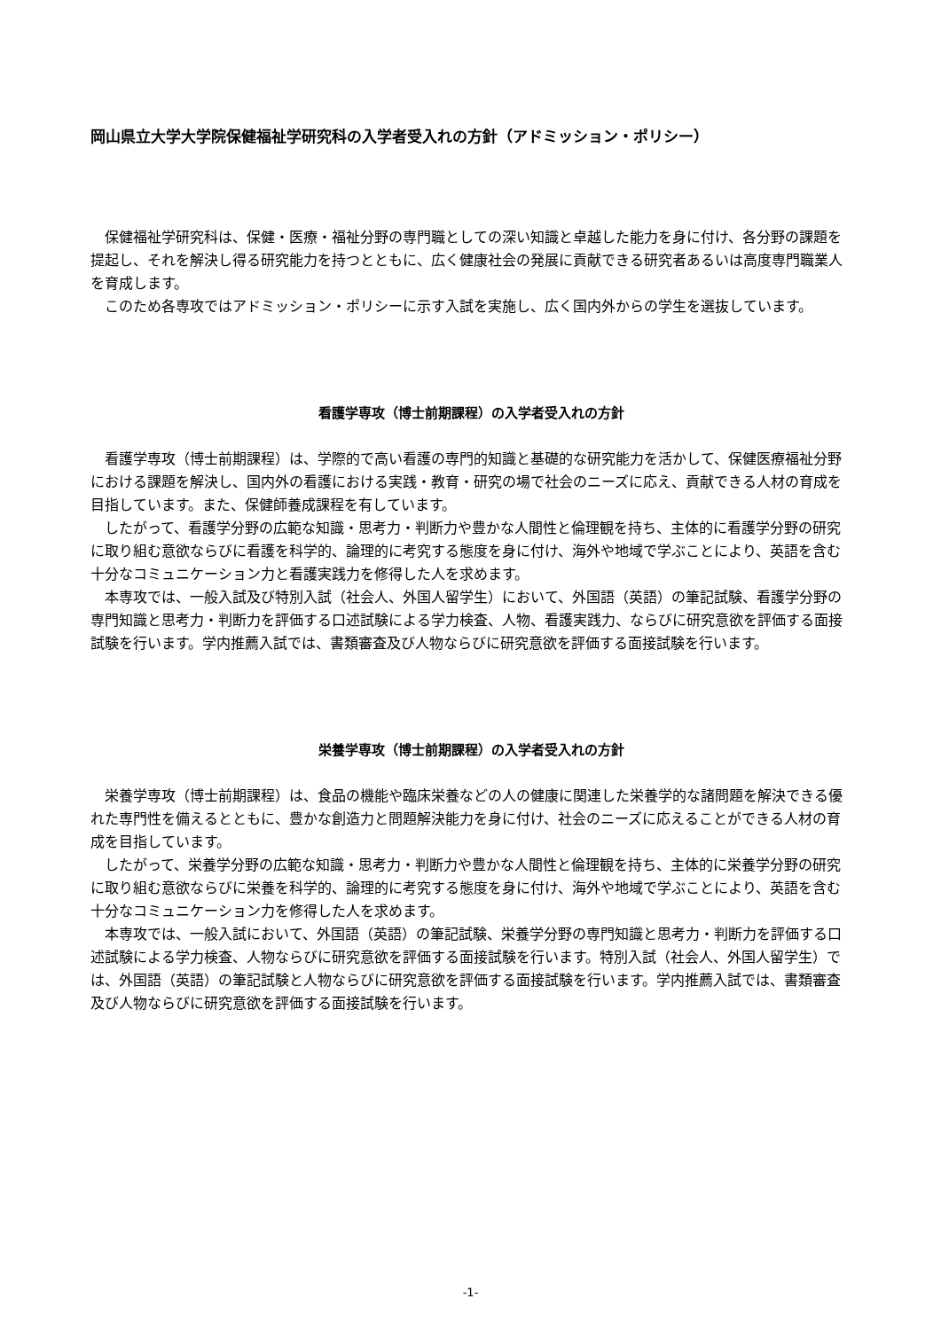岡山県立大学大学院保健福祉学研究科の入学者受入れの方針（アドミッション・ポリシー）
保健福祉学研究科は、保健・医療・福祉分野の専門職としての深い知識と卓越した能力を身に付け、各分野の課題を提起し、それを解決し得る研究能力を持つとともに、広く健康社会の発展に貢献できる研究者あるいは高度専門職業人を育成します。
このため各専攻ではアドミッション・ポリシーに示す入試を実施し、広く国内外からの学生を選抜しています。
看護学専攻（博士前期課程）の入学者受入れの方針
看護学専攻（博士前期課程）は、学際的で高い看護の専門的知識と基礎的な研究能力を活かして、保健医療福祉分野における課題を解決し、国内外の看護における実践・教育・研究の場で社会のニーズに応え、貢献できる人材の育成を目指しています。また、保健師養成課程を有しています。
したがって、看護学分野の広範な知識・思考力・判断力や豊かな人間性と倫理観を持ち、主体的に看護学分野の研究に取り組む意欲ならびに看護を科学的、論理的に考究する態度を身に付け、海外や地域で学ぶことにより、英語を含む十分なコミュニケーション力と看護実践力を修得した人を求めます。
本専攻では、一般入試及び特別入試（社会人、外国人留学生）において、外国語（英語）の筆記試験、看護学分野の専門知識と思考力・判断力を評価する口述試験による学力検査、人物、看護実践力、ならびに研究意欲を評価する面接試験を行います。学内推薦入試では、書類審査及び人物ならびに研究意欲を評価する面接試験を行います。
栄養学専攻（博士前期課程）の入学者受入れの方針
栄養学専攻（博士前期課程）は、食品の機能や臨床栄養などの人の健康に関連した栄養学的な諸問題を解決できる優れた専門性を備えるとともに、豊かな創造力と問題解決能力を身に付け、社会のニーズに応えることができる人材の育成を目指しています。
したがって、栄養学分野の広範な知識・思考力・判断力や豊かな人間性と倫理観を持ち、主体的に栄養学分野の研究に取り組む意欲ならびに栄養を科学的、論理的に考究する態度を身に付け、海外や地域で学ぶことにより、英語を含む十分なコミュニケーション力を修得した人を求めます。
本専攻では、一般入試において、外国語（英語）の筆記試験、栄養学分野の専門知識と思考力・判断力を評価する口述試験による学力検査、人物ならびに研究意欲を評価する面接試験を行います。特別入試（社会人、外国人留学生）では、外国語（英語）の筆記試験と人物ならびに研究意欲を評価する面接試験を行います。学内推薦入試では、書類審査及び人物ならびに研究意欲を評価する面接試験を行います。
-1-